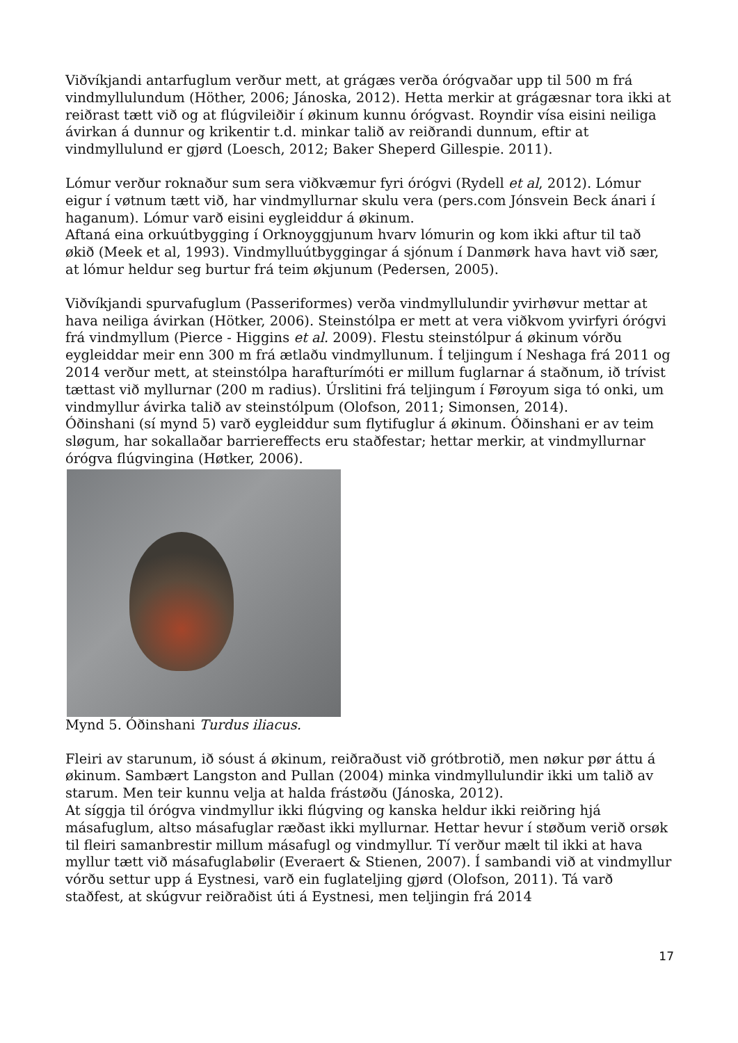Viðvíkjandi antarfuglum verður mett, at grágæs verða órógvaðar upp til 500 m frá vindmyllulundum (Höther, 2006; Jánoska, 2012). Hetta merkir at grágæsnar tora ikki at reiðrast tætt við og at flúgvileiðir í økinum kunnu órógvast. Royndir vísa eisini neiliga ávirkan á dunnur og krikentir t.d. minkar talið av reiðrandi dunnum, eftir at vindmyllulund er gjørd (Loesch, 2012; Baker Sheperd Gillespie. 2011).
Lómur verður roknaður sum sera viðkvæmur fyri órógvi (Rydell et al, 2012). Lómur eigur í vøtnum tætt við, har vindmyllurnar skulu vera (pers.com Jónsvein Beck ánari í haganum). Lómur varð eisini eygleiddur á økinum.
Aftaná eina orkuútbygging í Orknoyggjunum hvarv lómurin og kom ikki aftur til tað økið (Meek et al, 1993). Vindmylluútbyggingar á sjónum í Danmørk hava havt við sær, at lómur heldur seg burtur frá teim økjunum (Pedersen, 2005).
Viðvíkjandi spurvafuglum (Passeriformes) verða vindmyllulundir yvirhøvur mettar at hava neiliga ávirkan (Hötker, 2006). Steinstólpa er mett at vera viðkvom yvirfyri órógvi frá vindmyllum (Pierce - Higgins et al. 2009). Flestu steinstólpur á økinum vórðu eygleiddar meir enn 300 m frá ætlaðu vindmyllunum. Í teljingum í Neshaga frá 2011 og 2014 verður mett, at steinstólpa harafturímóti er millum fuglarnar á staðnum, ið trívist tættast við myllurnar (200 m radius). Úrslitini frá teljingum í Føroyum siga tó onki, um vindmyllur ávirka talið av steinstólpum (Olofson, 2011; Simonsen, 2014).
Óðinshani (sí mynd 5) varð eygleiddur sum flytifuglur á økinum. Óðinshani er av teim sløgum, har sokallaðar barriereffects eru staðfestar; hettar merkir, at vindmyllurnar órógva flúgvingina (Høtker, 2006).
Mynd 5. Óðinshani Turdus iliacus.
Fleiri av starunum, ið sóust á økinum, reiðraðust við grótbrotið, men nøkur pør áttu á økinum. Sambært Langston and Pullan (2004) minka vindmyllulundir ikki um talið av starum. Men teir kunnu velja at halda frástøðu (Jánoska, 2012).
At síggja til órógva vindmyllur ikki flúgving og kanska heldur ikki reiðring hjá másafuglum, altso másafuglar ræðast ikki myllurnar. Hettar hevur í støðum verið orsøk til fleiri samanbrestir millum másafugl og vindmyllur. Tí verður mælt til ikki at hava myllur tætt við másafuglabølir (Everaert & Stienen, 2007). Í sambandi við at vindmyllur vórðu settur upp á Eystnesi, varð ein fuglateljing gjørd (Olofson, 2011). Tá varð staðfest, at skúgvur reiðraðist úti á Eystnesi, men teljingin frá 2014
17